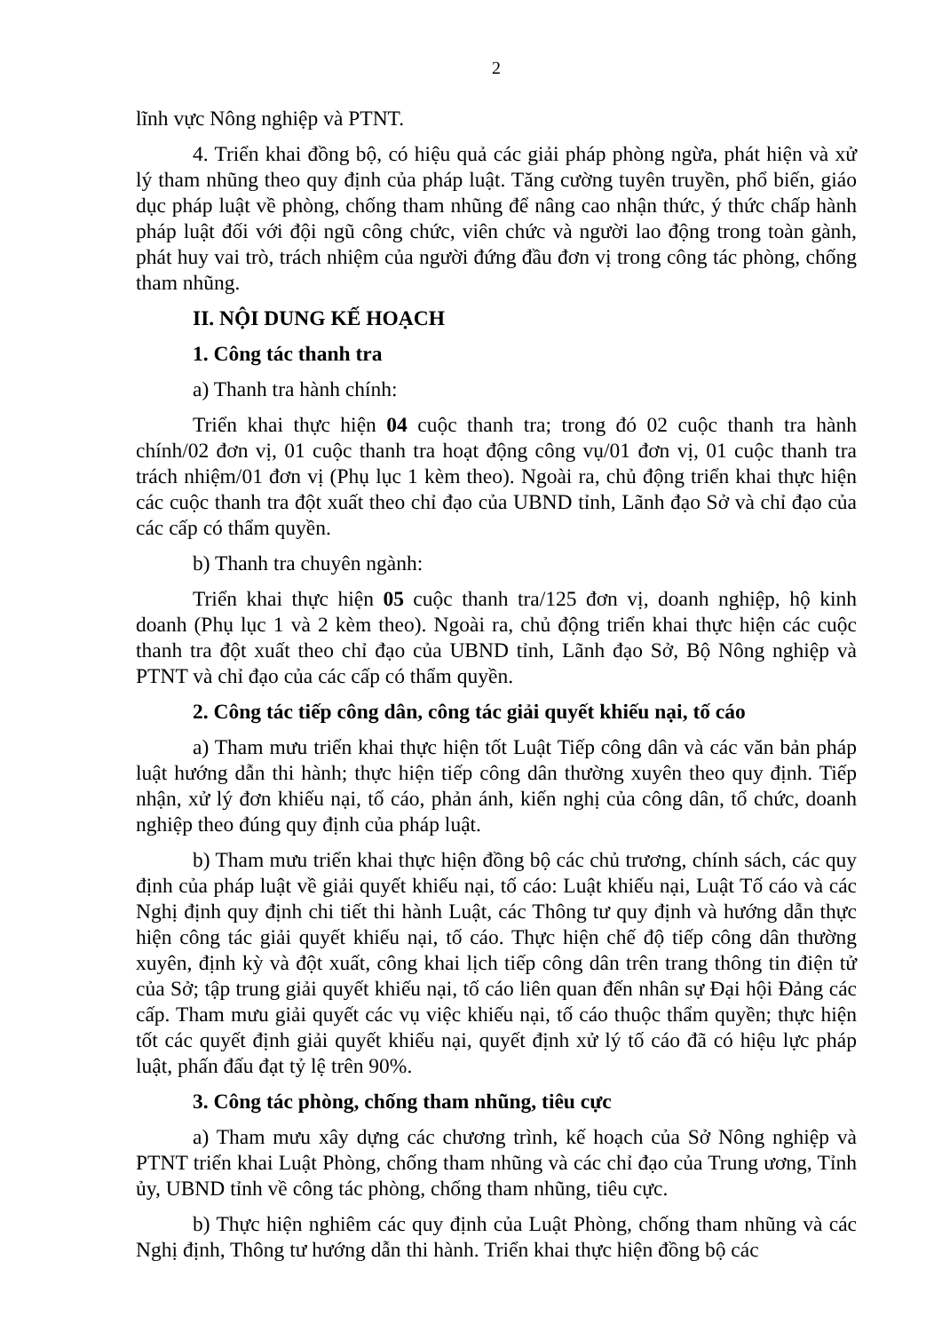2
lĩnh vực Nông nghiệp và PTNT.
4. Triển khai đồng bộ, có hiệu quả các giải pháp phòng ngừa, phát hiện và xử lý tham nhũng theo quy định của pháp luật. Tăng cường tuyên truyền, phổ biến, giáo dục pháp luật về phòng, chống tham nhũng để nâng cao nhận thức, ý thức chấp hành pháp luật đối với đội ngũ công chức, viên chức và người lao động trong toàn gành, phát huy vai trò, trách nhiệm của người đứng đầu đơn vị trong công tác phòng, chống tham nhũng.
II. NỘI DUNG KẾ HOẠCH
1. Công tác thanh tra
a) Thanh tra hành chính:
Triển khai thực hiện 04 cuộc thanh tra; trong đó 02 cuộc thanh tra hành chính/02 đơn vị, 01 cuộc thanh tra hoạt động công vụ/01 đơn vị, 01 cuộc thanh tra trách nhiệm/01 đơn vị (Phụ lục 1 kèm theo). Ngoài ra, chủ động triển khai thực hiện các cuộc thanh tra đột xuất theo chỉ đạo của UBND tỉnh, Lãnh đạo Sở và chỉ đạo của các cấp có thẩm quyền.
b) Thanh tra chuyên ngành:
Triển khai thực hiện 05 cuộc thanh tra/125 đơn vị, doanh nghiệp, hộ kinh doanh (Phụ lục 1 và 2 kèm theo). Ngoài ra, chủ động triển khai thực hiện các cuộc thanh tra đột xuất theo chỉ đạo của UBND tỉnh, Lãnh đạo Sở, Bộ Nông nghiệp và PTNT và chỉ đạo của các cấp có thẩm quyền.
2. Công tác tiếp công dân, công tác giải quyết khiếu nại, tố cáo
a) Tham mưu triển khai thực hiện tốt Luật Tiếp công dân và các văn bản pháp luật hướng dẫn thi hành; thực hiện tiếp công dân thường xuyên theo quy định. Tiếp nhận, xử lý đơn khiếu nại, tố cáo, phản ánh, kiến nghị của công dân, tổ chức, doanh nghiệp theo đúng quy định của pháp luật.
b) Tham mưu triển khai thực hiện đồng bộ các chủ trương, chính sách, các quy định của pháp luật về giải quyết khiếu nại, tố cáo: Luật khiếu nại, Luật Tố cáo và các Nghị định quy định chi tiết thi hành Luật, các Thông tư quy định và hướng dẫn thực hiện công tác giải quyết khiếu nại, tố cáo. Thực hiện chế độ tiếp công dân thường xuyên, định kỳ và đột xuất, công khai lịch tiếp công dân trên trang thông tin điện tử của Sở; tập trung giải quyết khiếu nại, tố cáo liên quan đến nhân sự Đại hội Đảng các cấp. Tham mưu giải quyết các vụ việc khiếu nại, tố cáo thuộc thẩm quyền; thực hiện tốt các quyết định giải quyết khiếu nại, quyết định xử lý tố cáo đã có hiệu lực pháp luật, phấn đấu đạt tỷ lệ trên 90%.
3. Công tác phòng, chống tham nhũng, tiêu cực
a) Tham mưu xây dựng các chương trình, kế hoạch của Sở Nông nghiệp và PTNT triển khai Luật Phòng, chống tham nhũng và các chỉ đạo của Trung ương, Tỉnh ủy, UBND tỉnh về công tác phòng, chống tham nhũng, tiêu cực.
b) Thực hiện nghiêm các quy định của Luật Phòng, chống tham nhũng và các Nghị định, Thông tư hướng dẫn thi hành. Triển khai thực hiện đồng bộ các